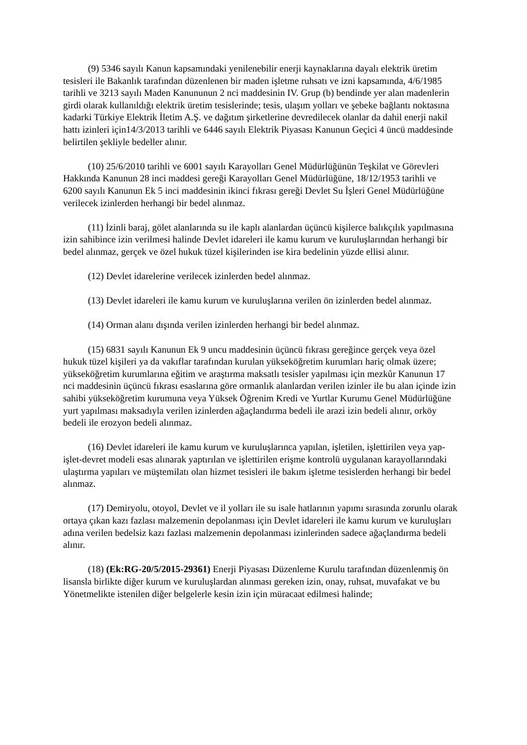(9) 5346 sayılı Kanun kapsamındaki yenilenebilir enerji kaynaklarına dayalı elektrik üretim tesisleri ile Bakanlık tarafından düzenlenen bir maden işletme ruhsatı ve izni kapsamında, 4/6/1985 tarihli ve 3213 sayılı Maden Kanununun 2 nci maddesinin IV. Grup (b) bendinde yer alan madenlerin girdi olarak kullanıldığı elektrik üretim tesislerinde; tesis, ulaşım yolları ve şebeke bağlantı noktasına kadarki Türkiye Elektrik İletim A.Ş. ve dağıtım şirketlerine devredilecek olanlar da dahil enerji nakil hattı izinleri için14/3/2013 tarihli ve 6446 sayılı Elektrik Piyasası Kanunun Geçici 4 üncü maddesinde belirtilen şekliyle bedeller alınır.
(10) 25/6/2010 tarihli ve 6001 sayılı Karayolları Genel Müdürlüğünün Teşkilat ve Görevleri Hakkında Kanunun 28 inci maddesi gereği Karayolları Genel Müdürlüğüne, 18/12/1953 tarihli ve 6200 sayılı Kanunun Ek 5 inci maddesinin ikinci fıkrası gereği Devlet Su İşleri Genel Müdürlüğüne verilecek izinlerden herhangi bir bedel alınmaz.
(11) İzinli baraj, gölet alanlarında su ile kaplı alanlardan üçüncü kişilerce balıkçılık yapılmasına izin sahibince izin verilmesi halinde Devlet idareleri ile kamu kurum ve kuruluşlarından herhangi bir bedel alınmaz, gerçek ve özel hukuk tüzel kişilerinden ise kira bedelinin yüzde ellisi alınır.
(12) Devlet idarelerine verilecek izinlerden bedel alınmaz.
(13) Devlet idareleri ile kamu kurum ve kuruluşlarına verilen ön izinlerden bedel alınmaz.
(14) Orman alanı dışında verilen izinlerden herhangi bir bedel alınmaz.
(15) 6831 sayılı Kanunun Ek 9 uncu maddesinin üçüncü fıkrası gereğince gerçek veya özel hukuk tüzel kişileri ya da vakıflar tarafından kurulan yükseköğretim kurumları hariç olmak üzere; yükseköğretim kurumlarına eğitim ve araştırma maksatlı tesisler yapılması için mezkûr Kanunun 17 nci maddesinin üçüncü fıkrası esaslarına göre ormanlık alanlardan verilen izinler ile bu alan içinde izin sahibi yükseköğretim kurumuna veya Yüksek Öğrenim Kredi ve Yurtlar Kurumu Genel Müdürlüğüne yurt yapılması maksadıyla verilen izinlerden ağaçlandırma bedeli ile arazi izin bedeli alınır, orköy bedeli ile erozyon bedeli alınmaz.
(16) Devlet idareleri ile kamu kurum ve kuruluşlarınca yapılan, işletilen, işlettirilen veya yap-işlet-devret modeli esas alınarak yaptırılan ve işlettirilen erişme kontrolü uygulanan karayollarındaki ulaştırma yapıları ve müştemilatı olan hizmet tesisleri ile bakım işletme tesislerden herhangi bir bedel alınmaz.
(17) Demiryolu, otoyol, Devlet ve il yolları ile su isale hatlarının yapımı sırasında zorunlu olarak ortaya çıkan kazı fazlası malzemenin depolanması için Devlet idareleri ile kamu kurum ve kuruluşları adına verilen bedelsiz kazı fazlası malzemenin depolanması izinlerinden sadece ağaçlandırma bedeli alınır.
(18) (Ek:RG-20/5/2015-29361) Enerji Piyasası Düzenleme Kurulu tarafından düzenlenmiş ön lisansla birlikte diğer kurum ve kuruluşlardan alınması gereken izin, onay, ruhsat, muvafakat ve bu Yönetmelikte istenilen diğer belgelerle kesin izin için müracaat edilmesi halinde;